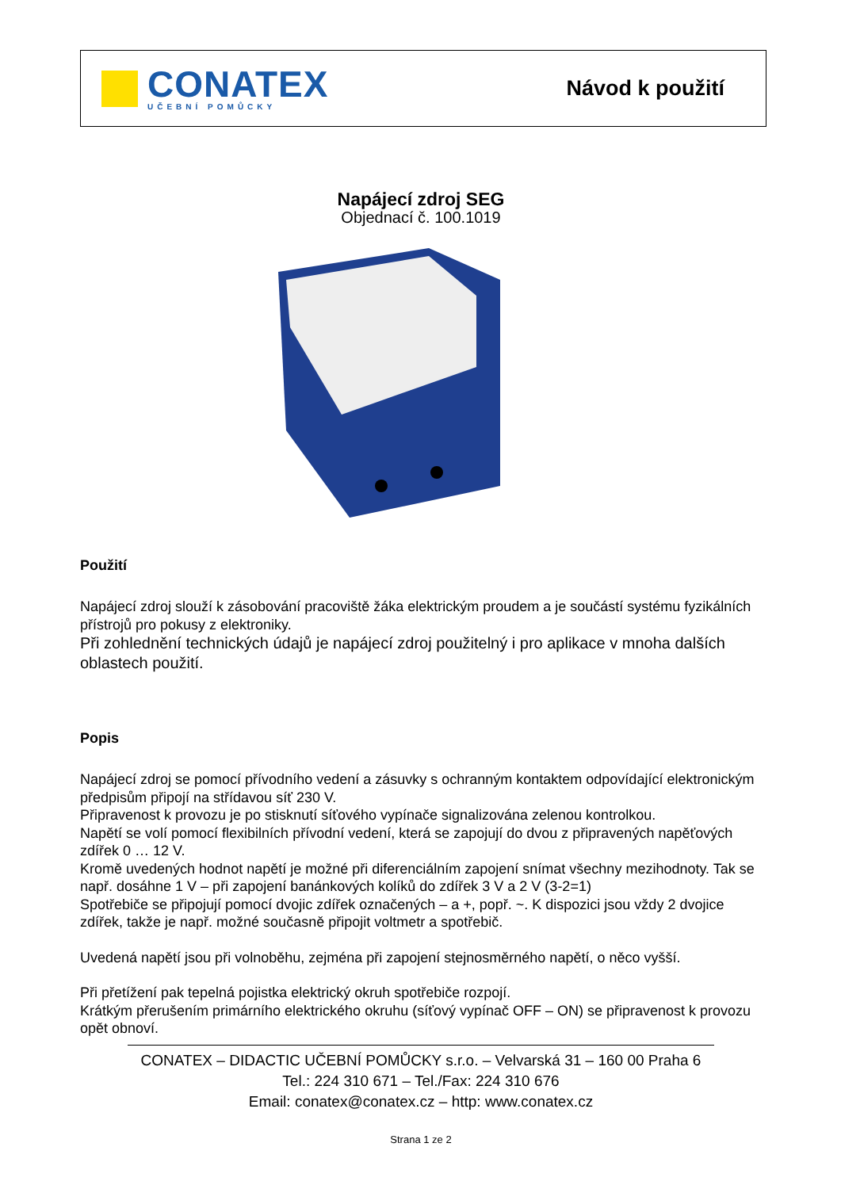CONATEX
UČEBNÍ POMŮCKY
Návod k použití
Napájecí zdroj SEG
Objednací č. 100.1019
Použití
Napájecí zdroj slouží k zásobování pracoviště žáka elektrickým proudem a je součástí systému fyzikálních přístrojů pro pokusy z elektroniky.
Při zohlednění technických údajů je napájecí zdroj použitelný i pro aplikace v mnoha dalších oblastech použití.
Popis
Napájecí zdroj se pomocí přívodního vedení a zásuvky s ochranným kontaktem odpovídající elektronickým předpisům připojí na střídavou síť 230 V.
Připravenost k provozu je po stisknutí síťového vypínače signalizována zelenou kontrolkou.
Napětí se volí pomocí flexibilních přívodní vedení, která se zapojují do dvou z připravených napěťových zdířek 0 … 12 V.
Kromě uvedených hodnot napětí je možné při diferenciálním zapojení snímat všechny mezihodnoty. Tak se např. dosáhne 1 V – při zapojení banánkových kolíků do zdířek 3 V a 2 V (3-2=1)
Spotřebiče se připojují pomocí dvojic zdířek označených – a +, popř. ~. K dispozici jsou vždy 2 dvojice zdířek, takže je např. možné současně připojit voltmetr a spotřebič.
Uvedená napětí jsou při volnoběhu, zejména při zapojení stejnosměrného napětí, o něco vyšší.
Při přetížení pak tepelná pojistka elektrický okruh spotřebiče rozpojí.
Krátkým přerušením primárního elektrického okruhu (síťový vypínač OFF – ON) se připravenost k provozu opět obnoví.
CONATEX – DIDACTIC UČEBNÍ POMŮCKY s.r.o. – Velvarská 31 – 160 00 Praha 6
Tel.: 224 310 671 – Tel./Fax: 224 310 676
Email: conatex@conatex.cz – http: www.conatex.cz
Strana 1 ze 2